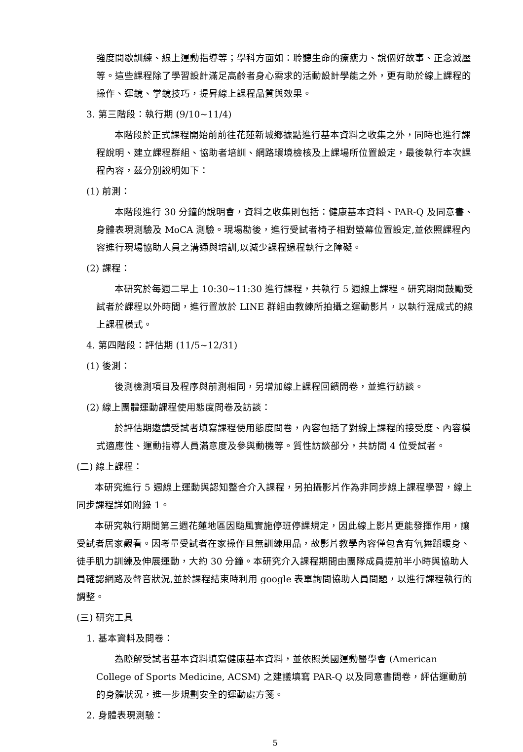強度間歇訓練、線上運動指導等；學科方面如：聆聽生命的療癒力、說個好故事、正念減壓等。這些課程除了學習設計滿足高齡者身心需求的活動設計學能之外，更有助於線上課程的操作、運鏡、掌鏡技巧，提昇線上課程品質與效果。
3. 第三階段：執行期 (9/10~11/4)
本階段於正式課程開始前前往花蓮新城鄉據點進行基本資料之收集之外，同時也進行課程說明、建立課程群組、協助者培訓、網路環境檢核及上課場所位置設定，最後執行本次課程內容，茲分別說明如下：
(1) 前測：
本階段進行 30 分鐘的說明會，資料之收集則包括：健康基本資料、PAR-Q 及同意書、身體表現測驗及 MoCA 測驗。現場勘後，進行受試者椅子相對螢幕位置設定,並依照課程內容進行現場協助人員之溝通與培訓,以減少課程過程執行之障礙。
(2) 課程：
本研究於每週二早上 10:30~11:30 進行課程，共執行 5 週線上課程。研究期間鼓勵受試者於課程以外時間，進行置放於 LINE 群組由教練所拍攝之運動影片，以執行混成式的線上課程模式。
4. 第四階段：評估期 (11/5~12/31)
(1) 後測：
後測檢測項目及程序與前測相同，另增加線上課程回饋問卷，並進行訪談。
(2) 線上團體運動課程使用態度問卷及訪談：
於評估期邀請受試者填寫課程使用態度問卷，內容包括了對線上課程的接受度、內容模式適應性、運動指導人員滿意度及參與動機等。質性訪談部分，共訪問 4 位受試者。
(二) 線上課程：
本研究進行 5 週線上運動與認知整合介入課程，另拍攝影片作為非同步線上課程學習，線上同步課程詳如附錄 1。
本研究執行期間第三週花蓮地區因颱風實施停班停課規定，因此線上影片更能發揮作用，讓受試者居家觀看。因考量受試者在家操作且無訓練用品，故影片教學內容僅包含有氧舞蹈暖身、徒手肌力訓練及伸展運動，大約 30 分鐘。本研究介入課程期間由團隊成員提前半小時與協助人員確認網路及聲音狀況,並於課程結束時利用 google 表單詢問協助人員問題，以進行課程執行的調整。
(三) 研究工具
1. 基本資料及問卷：
為瞭解受試者基本資料填寫健康基本資料，並依照美國運動醫學會 (American College of Sports Medicine, ACSM) 之建議填寫 PAR-Q 以及同意書問卷，評估運動前的身體狀況，進一步規劃安全的運動處方箋。
2. 身體表現測驗：
5